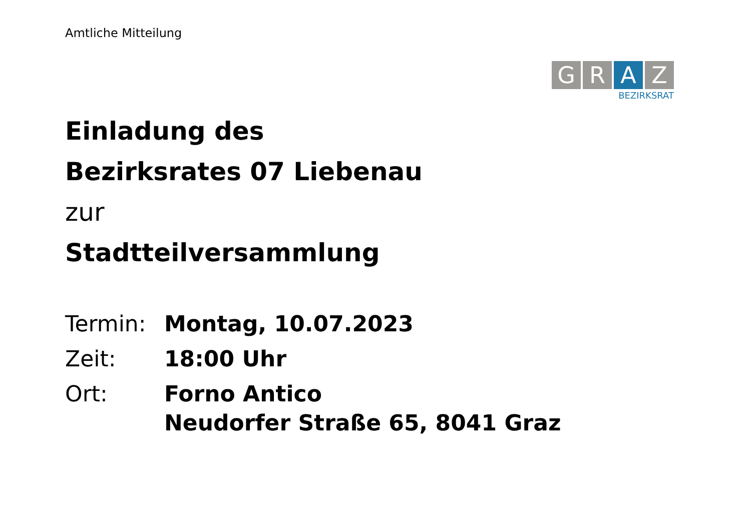Amtliche Mitteilung
G R A Z
BEZIRKSRAT
Einladung des
Bezirksrates 07 Liebenau
zur
Stadtteilversammlung
| Termin: | Montag, 10.07.2023 |
| Zeit: | 18:00 Uhr |
| Ort: | Forno Antico Neudorfer Straße 65, 8041 Graz |